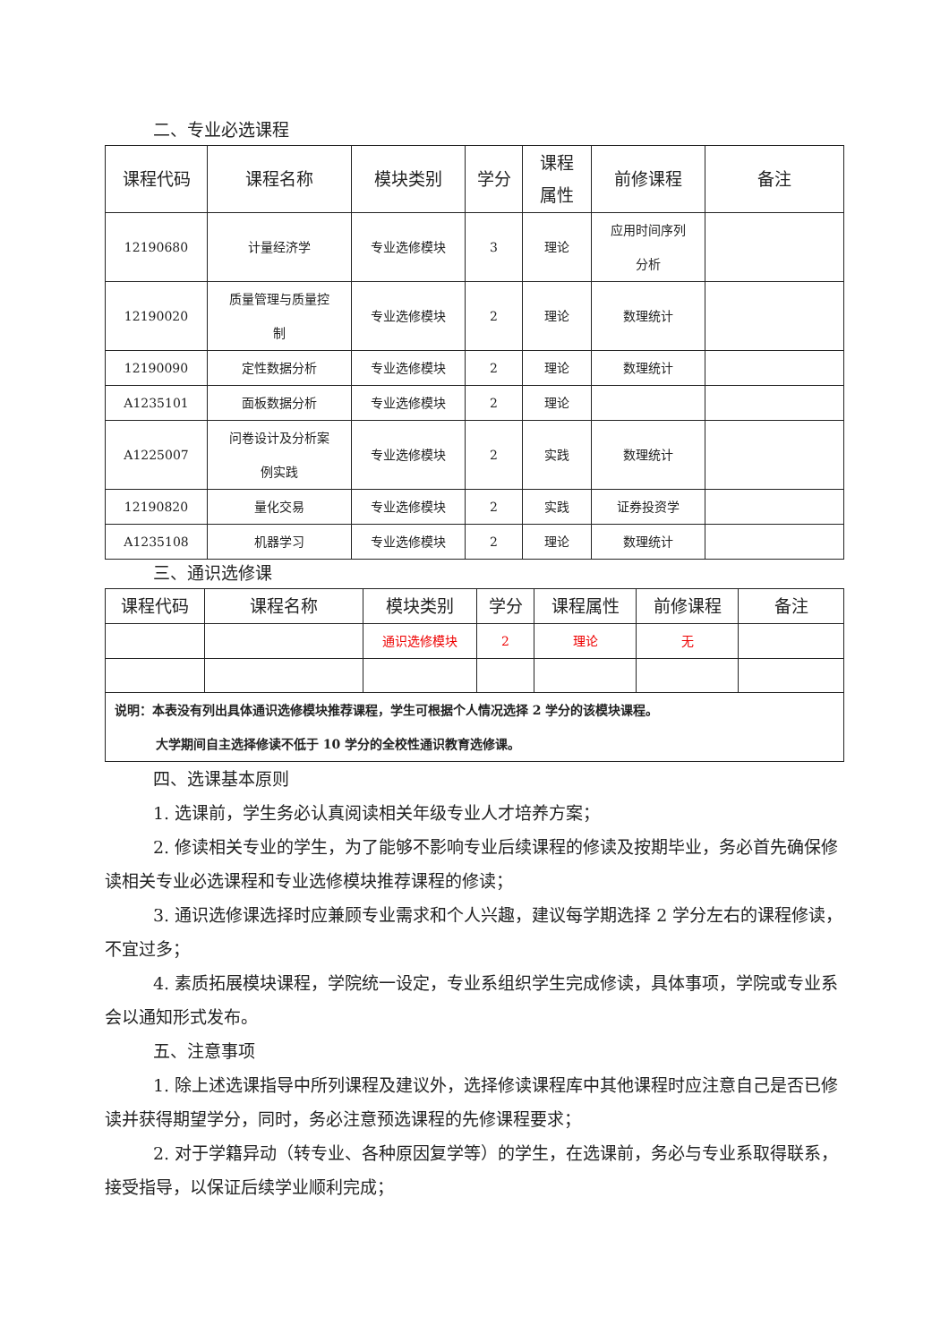二、专业必选课程
| 课程代码 | 课程名称 | 模块类别 | 学分 | 课程 属性 | 前修课程 | 备注 |
| --- | --- | --- | --- | --- | --- | --- |
| 12190680 | 计量经济学 | 专业选修模块 | 3 | 理论 | 应用时间序列 分析 | |
| 12190020 | 质量管理与质量控 制 | 专业选修模块 | 2 | 理论 | 数理统计 | |
| 12190090 | 定性数据分析 | 专业选修模块 | 2 | 理论 | 数理统计 | |
| A1235101 | 面板数据分析 | 专业选修模块 | 2 | 理论 | | |
| A1225007 | 问卷设计及分析案 例实践 | 专业选修模块 | 2 | 实践 | 数理统计 | |
| 12190820 | 量化交易 | 专业选修模块 | 2 | 实践 | 证券投资学 | |
| A1235108 | 机器学习 | 专业选修模块 | 2 | 理论 | 数理统计 | |
三、通识选修课
| 课程代码 | 课程名称 | 模块类别 | 学分 | 课程属性 | 前修课程 | 备注 |
| --- | --- | --- | --- | --- | --- | --- |
| | | 通识选修模块 | 2 | 理论 | 无 | |
| 说明：本表没有列出具体通识选修模块推荐课程，学生可根据个人情况选择 2 学分的该模块课程。 大学期间自主选择修读不低于 10 学分的全校性通识教育选修课。 | | | | | | |
四、选课基本原则
1. 选课前，学生务必认真阅读相关年级专业人才培养方案；
2. 修读相关专业的学生，为了能够不影响专业后续课程的修读及按期毕业，务必首先确保修读相关专业必选课程和专业选修模块推荐课程的修读；
3. 通识选修课选择时应兼顾专业需求和个人兴趣，建议每学期选择 2 学分左右的课程修读，不宜过多；
4. 素质拓展模块课程，学院统一设定，专业系组织学生完成修读，具体事项，学院或专业系会以通知形式发布。
五、注意事项
1. 除上述选课指导中所列课程及建议外，选择修读课程库中其他课程时应注意自己是否已修读并获得期望学分，同时，务必注意预选课程的先修课程要求；
2. 对于学籍异动（转专业、各种原因复学等）的学生，在选课前，务必与专业系取得联系，接受指导，以保证后续学业顺利完成；